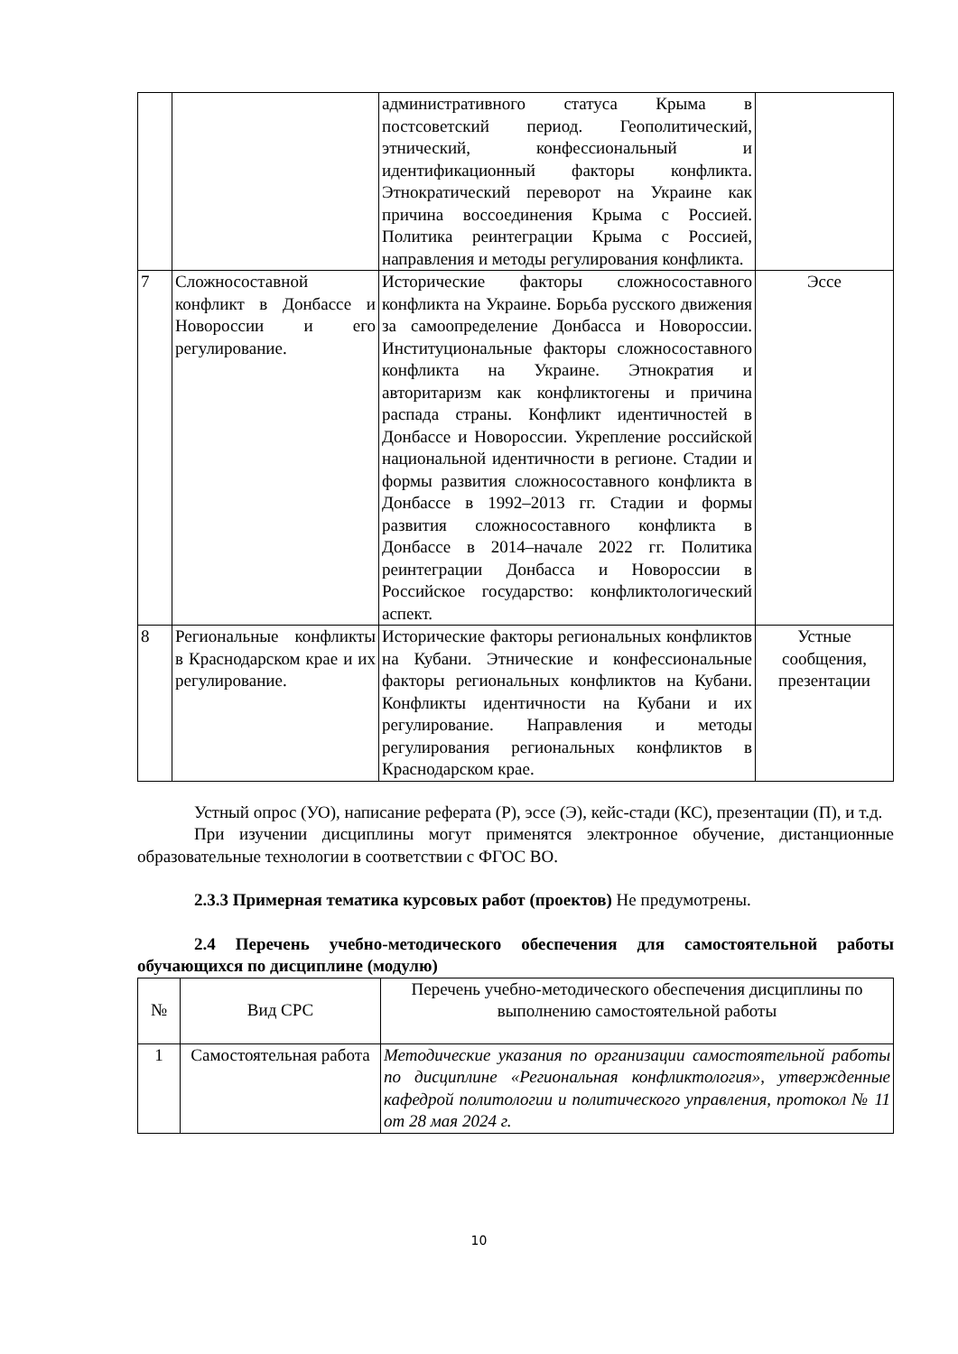| | | административного статуса Крыма в постсоветский период. Геополитический, этнический, конфессиональный и идентификационный факторы конфликта. Этнократический переворот на Украине как причина воссоединения Крыма с Россией. Политика реинтеграции Крыма с Россией, направления и методы регулирования конфликта. | |
| 7 | Сложносоставной конфликт в Донбассе и Новороссии и его регулирование. | Исторические факторы сложносоставного конфликта на Украине. Борьба русского движения за самоопределение Донбасса и Новороссии. Институциональные факторы сложносоставного конфликта на Украине. Этнократия и авторитаризм как конфликтогены и причина распада страны. Конфликт идентичностей в Донбассе и Новороссии. Укрепление российской национальной идентичности в регионе. Стадии и формы развития сложносоставного конфликта в Донбассе в 1992–2013 гг. Стадии и формы развития сложносоставного конфликта в Донбассе в 2014–начале 2022 гг. Политика реинтеграции Донбасса и Новороссии в Российское государство: конфликтологический аспект. | Эссе |
| 8 | Региональные конфликты в Краснодарском крае и их регулирование. | Исторические факторы региональных конфликтов на Кубани. Этнические и конфессиональные факторы региональных конфликтов на Кубани. Конфликты идентичности на Кубани и их регулирование. Направления и методы регулирования региональных конфликтов в Краснодарском крае. | Устные сообщения, презентации |
Устный опрос (УО), написание реферата (Р), эссе (Э), кейс-стади (КС), презентации (П), и т.д.
При изучении дисциплины могут применятся электронное обучение, дистанционные образовательные технологии в соответствии с ФГОС ВО.
2.3.3 Примерная тематика курсовых работ (проектов) Не предумотрены.
2.4 Перечень учебно-методического обеспечения для самостоятельной работы обучающихся по дисциплине (модулю)
| № | Вид СРС | Перечень учебно-методического обеспечения дисциплины по выполнению самостоятельной работы |
| --- | --- | --- |
| 1 | Самостоятельная работа | Методические указания по организации самостоятельной работы по дисциплине «Региональная конфликтология», утвержденные кафедрой политологии и политического управления, протокол № 11 от 28 мая 2024 г. |
10